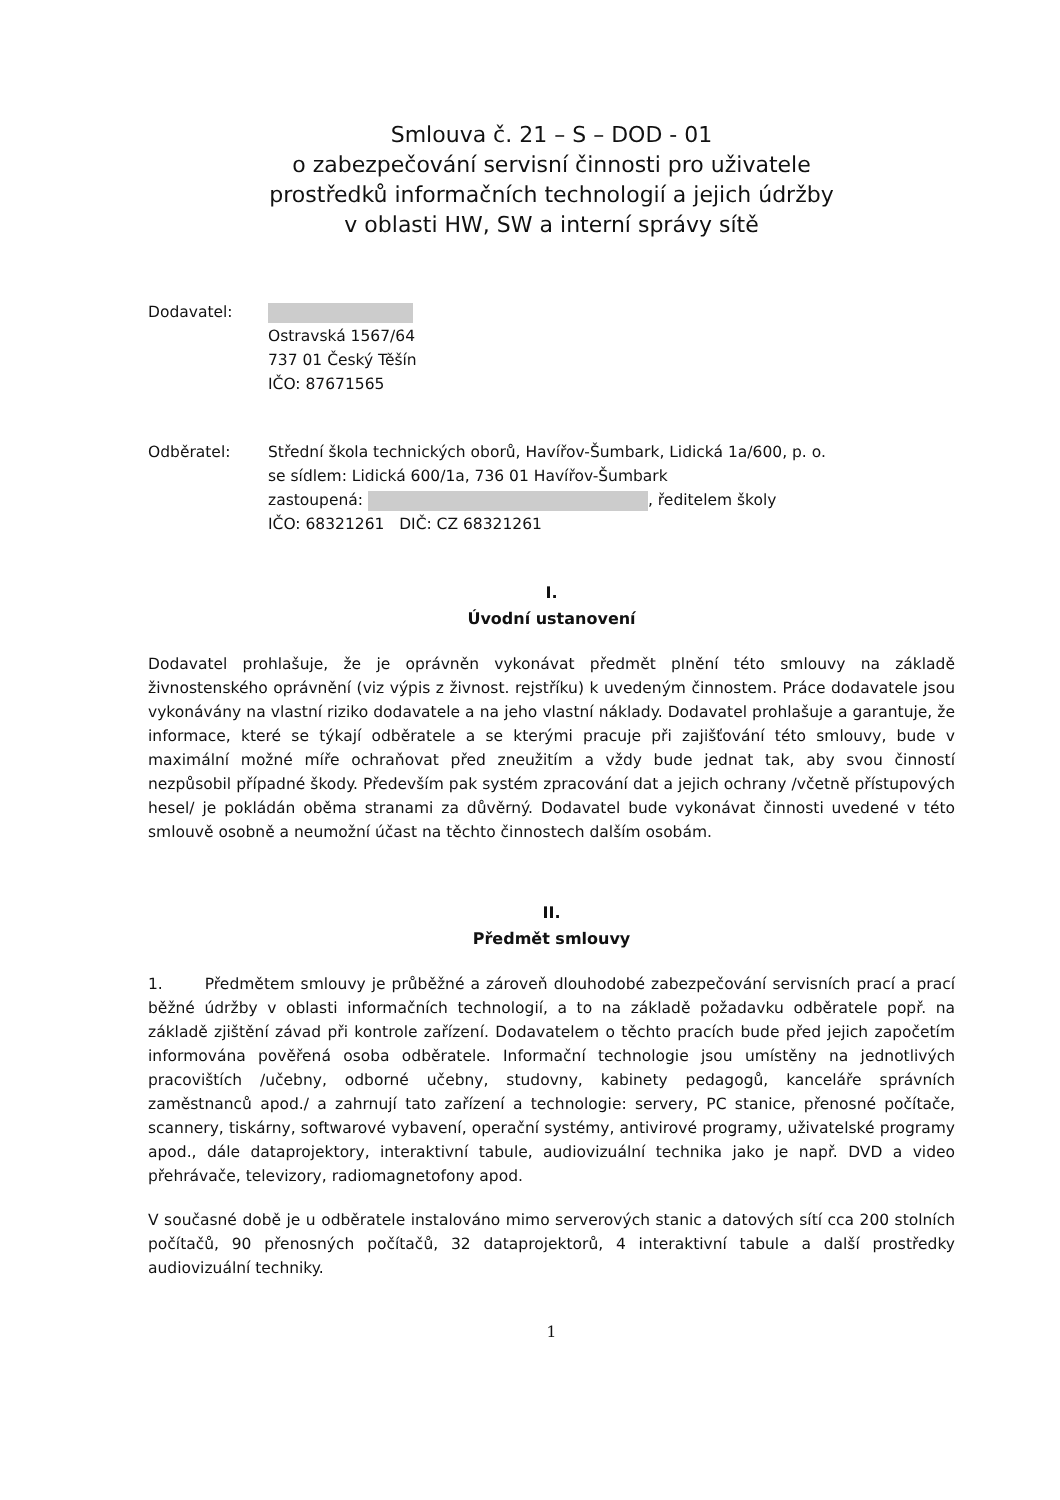Smlouva č. 21 – S – DOD - 01
o zabezpečování servisní činnosti pro uživatele
prostředků informačních technologií a jejich údržby
v oblasti HW, SW a interní správy sítě
Dodavatel:
Ostravská 1567/64
737 01 Český Těšín
IČO: 87671565
Odběratel: Střední škola technických oborů, Havířov-Šumbark, Lidická 1a/600, p. o.
se sídlem: Lidická 600/1a, 736 01 Havířov-Šumbark
zastoupená: , ředitelem školy
IČO: 68321261 DIČ: CZ 68321261
I.
Úvodní ustanovení
Dodavatel prohlašuje, že je oprávněn vykonávat předmět plnění této smlouvy na základě živnostenského oprávnění (viz výpis z živnost. rejstříku) k uvedeným činnostem. Práce dodavatele jsou vykonávány na vlastní riziko dodavatele a na jeho vlastní náklady. Dodavatel prohlašuje a garantuje, že informace, které se týkají odběratele a se kterými pracuje při zajišťování této smlouvy, bude v maximální možné míře ochraňovat před zneužitím a vždy bude jednat tak, aby svou činností nezpůsobil případné škody. Především pak systém zpracování dat a jejich ochrany /včetně přístupových hesel/ je pokládán oběma stranami za důvěrný. Dodavatel bude vykonávat činnosti uvedené v této smlouvě osobně a neumožní účast na těchto činnostech dalším osobám.
II.
Předmět smlouvy
1. Předmětem smlouvy je průběžné a zároveň dlouhodobé zabezpečování servisních prací a prací běžné údržby v oblasti informačních technologií, a to na základě požadavku odběratele popř. na základě zjištění závad při kontrole zařízení. Dodavatelem o těchto pracích bude před jejich započetím informována pověřená osoba odběratele. Informační technologie jsou umístěny na jednotlivých pracovištích /učebny, odborné učebny, studovny, kabinety pedagogů, kanceláře správních zaměstnanců apod./ a zahrnují tato zařízení a technologie: servery, PC stanice, přenosné počítače, scannery, tiskárny, softwarové vybavení, operační systémy, antivirové programy, uživatelské programy apod., dále dataprojektory, interaktivní tabule, audiovizuální technika jako je např. DVD a video přehrávače, televizory, radiomagnetofony apod.
V současné době je u odběratele instalováno mimo serverových stanic a datových sítí cca 200 stolních počítačů, 90 přenosných počítačů, 32 dataprojektorů, 4 interaktivní tabule a další prostředky audiovizuální techniky.
1